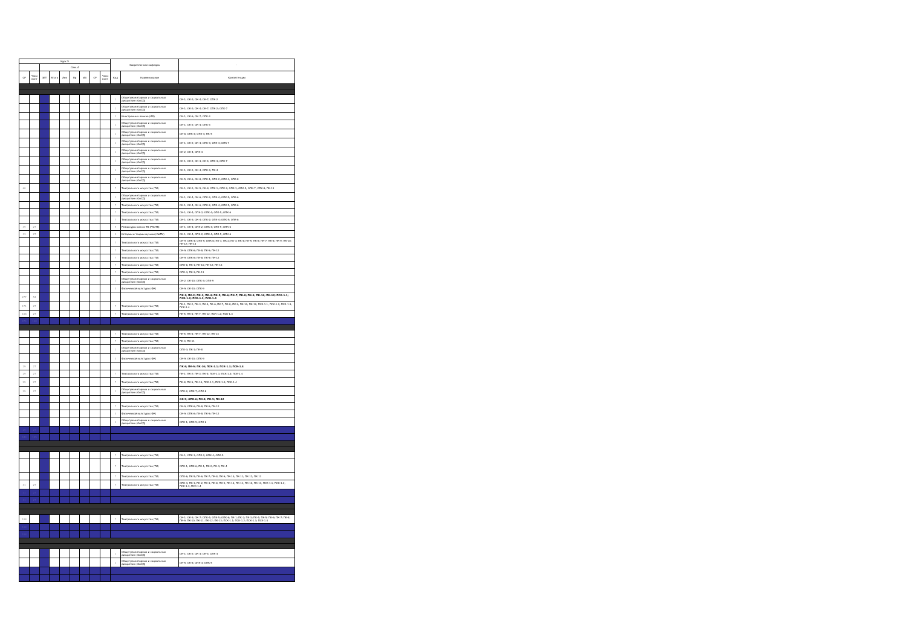| Курс 5 | | | | | | | | | Закрепленная кафедра | | - |
| --- | --- | --- | --- | --- | --- | --- | --- | --- | --- | --- | --- |
| | | Сем. А | | | | | | | | | |
| СР | Часы конт | ЗЕТ | Итого | Лек | Пр | ИЗ | СР | Часы конт | Код | Наименование | Компетенции |
| | | | | | | | | | 1 | Общегуманитарных и социальных дисциплин (ОиСД) | ОК-1; ОК-2; ОК-4; ОК-7; ОПК-2 |
| | | | | | | | | | 1 | Общегуманитарных и социальных дисциплин (ОиСД) | ОК-1; ОК-2; ОК-4; ОК-7; ОПК-2; ОПК-7 |
| | | | | | | | | | 2 | Иностранных языков (ИЯ) | ОК-1; ОК-6; ОК-7; ОПК-3 |
| | | | | | | | | | 1 | Общегуманитарных и социальных дисциплин (ОиСД) | ОК-1; ОК-2; ОК-4; ОПК-3 |
| | | | | | | | | | 1 | Общегуманитарных и социальных дисциплин (ОиСД) | ОК-6; ОПК-3; ОПК-4; ПК-5 |
| | | | | | | | | | 1 | Общегуманитарных и социальных дисциплин (ОиСД) | ОК-1; ОК-2; ОК-4; ОПК-3; ОПК-4; ОПК-7 |
| | | | | | | | | | 1 | Общегуманитарных и социальных дисциплин (ОиСД) | ОК-2; ОК-4; ОПК-3 |
| | | | | | | | | | 1 | Общегуманитарных и социальных дисциплин (ОиСД) | ОК-1; ОК-2; ОК-3; ОК-4; ОПК-3; ОПК-7 |
| | | | | | | | | | 1 | Общегуманитарных и социальных дисциплин (ОиСД) | ОК-1; ОК-2; ОК-4; ОПК-3; ПК-4 |
| | | | | | | | | | 1 | Общегуманитарных и социальных дисциплин (ОиСД) | ОК-5; ОК-6; ОК-8; ОПК-1; ОПК-2; ОПК-4; ОПК-8 |
| 60 | | | | | | | | | 7 | Театрального искусства (ТИ) | ОК-1; ОК-2; ОК-5; ОК-8; ОПК-1; ОПК-2; ОПК-3; ОПК-5; ОПК-7; ОПК-8; ПК-13 |
| | | | | | | | | | 1 | Общегуманитарных и социальных дисциплин (ОиСД) | ОК-1; ОК-4; ОК-6; ОПК-2; ОПК-4; ОПК-5; ОПК-6 |
| | | | | | | | | | 7 | Театрального искусства (ТИ) | ОК-1; ОК-4; ОК-6; ОПК-2; ОПК-4; ОПК-5; ОПК-6 |
| | | | | | | | | | 7 | Театрального искусства (ТИ) | ОК-1; ОК-4; ОПК-2; ОПК-4; ОПК-5; ОПК-6 |
| | | | | | | | | | 7 | Театрального искусства (ТИ) | ОК-1; ОК-3; ОК-4; ОПК-2; ОПК-4; ОПК-5; ОПК-6 |
| 49 | 27 | | | | | | | | 9 | Режиссуры кино и ТВ (РКиТВ) | ОК-1; ОК-4; ОПК-2; ОПК-4; ОПК-5; ОПК-6 |
| 33 | 27 | | | | | | | | 4 | Истории и теории музыки (ИиТМ) | ОК-1; ОК-4; ОПК-2; ОПК-4; ОПК-5; ОПК-6 |
| | | | | | | | | | 7 | Театрального искусства (ТИ) | ОК-9; ОПК-4; ОПК-5; ОПК-6; ПК-1; ПК-2; ПК-3; ПК-4; ПК-5; ПК-6; ПК-7; ПК-8; ПК-9; ПК-10; ПК-12; ПК-13 |
| | | | | | | | | | 7 | Театрального искусства (ТИ) | ОК-9; ОПК-6; ПК-8; ПК-9; ПК-12 |
| | | | | | | | | | 7 | Театрального искусства (ТИ) | ОК-9; ОПК-6; ПК-8; ПК-9; ПК-12 |
| | | | | | | | | | 7 | Театрального искусства (ТИ) | ОПК-6; ПК-1; ПК-10; ПК-12; ПК-13 |
| | | | | | | | | | 7 | Театрального искусства (ТИ) | ОПК-4; ПК-3; ПК-11 |
| | | | | | | | | | 1 | Общегуманитарных и социальных дисциплин (ОиСД) | ОК-2; ОК-10; ОПК-3; ОПК-9 |
| | | | | | | | | | 3 | Физической культуры (ФК) | ОК-9; ОК-10; ОПК-9 |
| 277 | 54 | | | | | | | | | | ПК-1; ПК-2; ПК-3; ПК-4; ПК-5; ПК-6; ПК-7; ПК-8; ПК-9; ПК-10; ПК-12; ПСК-1.1; ПСК-1.2; ПСК-1.3; ПСК-1.4 |
| 171 | 27 | | | | | | | | 7 | Театрального искусства (ТИ) | ПК-1; ПК-2; ПК-3; ПК-4; ПК-6; ПК-7; ПК-8; ПК-9; ПК-10; ПК-12; ПСК-1.1; ПСК-1.2; ПСК-1.3; ПСК-1.4 |
| 106 | 27 | | | | | | | | 7 | Театрального искусства (ТИ) | ПК-5; ПК-6; ПК-7; ПК-12; ПСК-1.2; ПСК-1.3 |
| 474 | 108 | | | | | | | | | | |
| | | | | | | | | | 7 | Театрального искусства (ТИ) | ПК-5; ПК-6; ПК-7; ПК-12; ПК-13 |
| | | | | | | | | | 7 | Театрального искусства (ТИ) | ПК-3; ПК-11 |
| | | | | | | | | | 1 | Общегуманитарных и социальных дисциплин (ОиСД) | ОПК-3; ПК-1; ПК-8 |
| | | | | | | | | | 3 | Физической культуры (ФК) | ОК-9; ОК-10; ОПК-9 |
| 29 | 27 | | | | | | | | | | ПК-8; ПК-9; ПК-10; ПСК-1.1; ПСК-1.3; ПСК-1.4 |
| 29 | 27 | | | | | | | | 7 | Театрального искусства (ТИ) | ПК-1; ПК-2; ПК-3; ПК-4; ПСК-1.1; ПСК-1.3; ПСК-1.4 |
| 29 | 27 | | | | | | | | 7 | Театрального искусства (ТИ) | ПК-8; ПК-9; ПК-10; ПСК-1.1; ПСК-1.3; ПСК-1.4 |
| 29 | 27 | | | | | | | | 1 | Общегуманитарных и социальных дисциплин (ОиСД) | ОПК-2; ОПК-7; ОПК-8 |
| | | | | | | | | | | | ОК-9; ОПК-6; ПК-8; ПК-9; ПК-12 |
| | | | | | | | | | 7 | Театрального искусства (ТИ) | ОК-9; ОПК-6; ПК-8; ПК-9; ПК-12 |
| | | | | | | | | | 3 | Физической культуры (ФК) | ОК-9; ОПК-6; ПК-8; ПК-9; ПК-12 |
| | | | | | | | | | 1 | Общегуманитарных и социальных дисциплин (ОиСД) | ОПК-1; ОПК-5; ОПК-6 |
| 29 | 27 | | | | | | | | | | |
| 449 | 135 | | | | | | | | | | |
| | | | | | | | | | 7 | Театрального искусства (ТИ) | ОК-1; ОПК-1; ОПК-2; ОПК-4; ОПК-5 |
| | | | | | | | | | 7 | Театрального искусства (ТИ) | ОПК-1; ОПК-6; ПК-1; ПК-2; ПК-3; ПК-4 |
| | | | | | | | | | 7 | Театрального искусства (ТИ) | ОПК-6; ПК-5; ПК-6; ПК-7; ПК-8; ПК-9; ПК-10; ПК-11; ПК-12; ПК-13 |
| 41 | 27 | | | | | | | | 7 | Театрального искусства (ТИ) | ОПК-4; ПК-1; ПК-2; ПК-3; ПК-8; ПК-9; ПК-10; ПК-11; ПК-12; ПК-13; ПСК-1.1; ПСК-1.2; ПСК-1.3; ПСК-1.4 |
| 41 | 27 | | | | | | | | | | |
| 41 | 27 | | | | | | | | | | |
| 108 | | | | | | | | | 7 | Театрального искусства (ТИ) | ОК-1; ОК-3; ОК-7; ОПК-4; ОПК-5; ОПК-6; ПК-1; ПК-2; ПК-3; ПК-4; ПК-5; ПК-6; ПК-7; ПК-8; ПК-9; ПК-10; ПК-11; ПК-12; ПК-13; ПСК-1.1; ПСК-1.2; ПСК-1.3; ПСК-1.4 |
| 108 | | | | | | | | | | | |
| 108 | | | | | | | | | | | |
| | | | | | | | | | 1 | Общегуманитарных и социальных дисциплин (ОиСД) | ОК-1; ОК-2; ОК-3; ОК-4; ОПК-3 |
| | | | | | | | | | 1 | Общегуманитарных и социальных дисциплин (ОиСД) | ОК-5; ОК-8; ОПК-3; ОПК-5 |